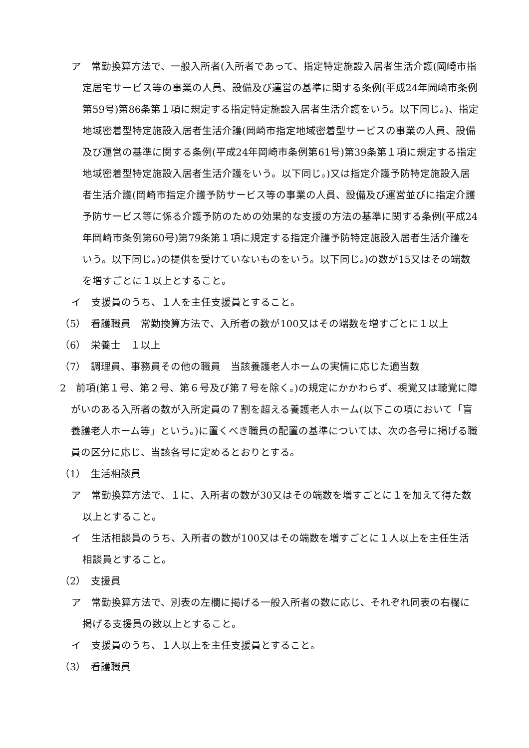ア　常勤換算方法で、一般入所者(入所者であって、指定特定施設入居者生活介護(岡崎市指定居宅サービス等の事業の人員、設備及び運営の基準に関する条例(平成24年岡崎市条例第59号)第86条第１項に規定する指定特定施設入居者生活介護をいう。以下同じ。)、指定地域密着型特定施設入居者生活介護(岡崎市指定地域密着型サービスの事業の人員、設備及び運営の基準に関する条例(平成24年岡崎市条例第61号)第39条第１項に規定する指定地域密着型特定施設入居者生活介護をいう。以下同じ。)又は指定介護予防特定施設入居者生活介護(岡崎市指定介護予防サービス等の事業の人員、設備及び運営並びに指定介護予防サービス等に係る介護予防のための効果的な支援の方法の基準に関する条例(平成24年岡崎市条例第60号)第79条第１項に規定する指定介護予防特定施設入居者生活介護をいう。以下同じ。)の提供を受けていないものをいう。以下同じ。)の数が15又はその端数を増すごとに１以上とすること。
イ　支援員のうち、１人を主任支援員とすること。
（5）　看護職員　常勤換算方法で、入所者の数が100又はその端数を増すごとに１以上
（6）　栄養士　１以上
（7）　調理員、事務員その他の職員　当該養護老人ホームの実情に応じた適当数
2　前項(第１号、第２号、第６号及び第７号を除く。)の規定にかかわらず、視覚又は聴覚に障がいのある入所者の数が入所定員の７割を超える養護老人ホーム(以下この項において「盲養護老人ホーム等」という。)に置くべき職員の配置の基準については、次の各号に掲げる職員の区分に応じ、当該各号に定めるとおりとする。
（1）　生活相談員
ア　常勤換算方法で、１に、入所者の数が30又はその端数を増すごとに１を加えて得た数以上とすること。
イ　生活相談員のうち、入所者の数が100又はその端数を増すごとに１人以上を主任生活相談員とすること。
（2）　支援員
ア　常勤換算方法で、別表の左欄に掲げる一般入所者の数に応じ、それぞれ同表の右欄に掲げる支援員の数以上とすること。
イ　支援員のうち、１人以上を主任支援員とすること。
（3）　看護職員